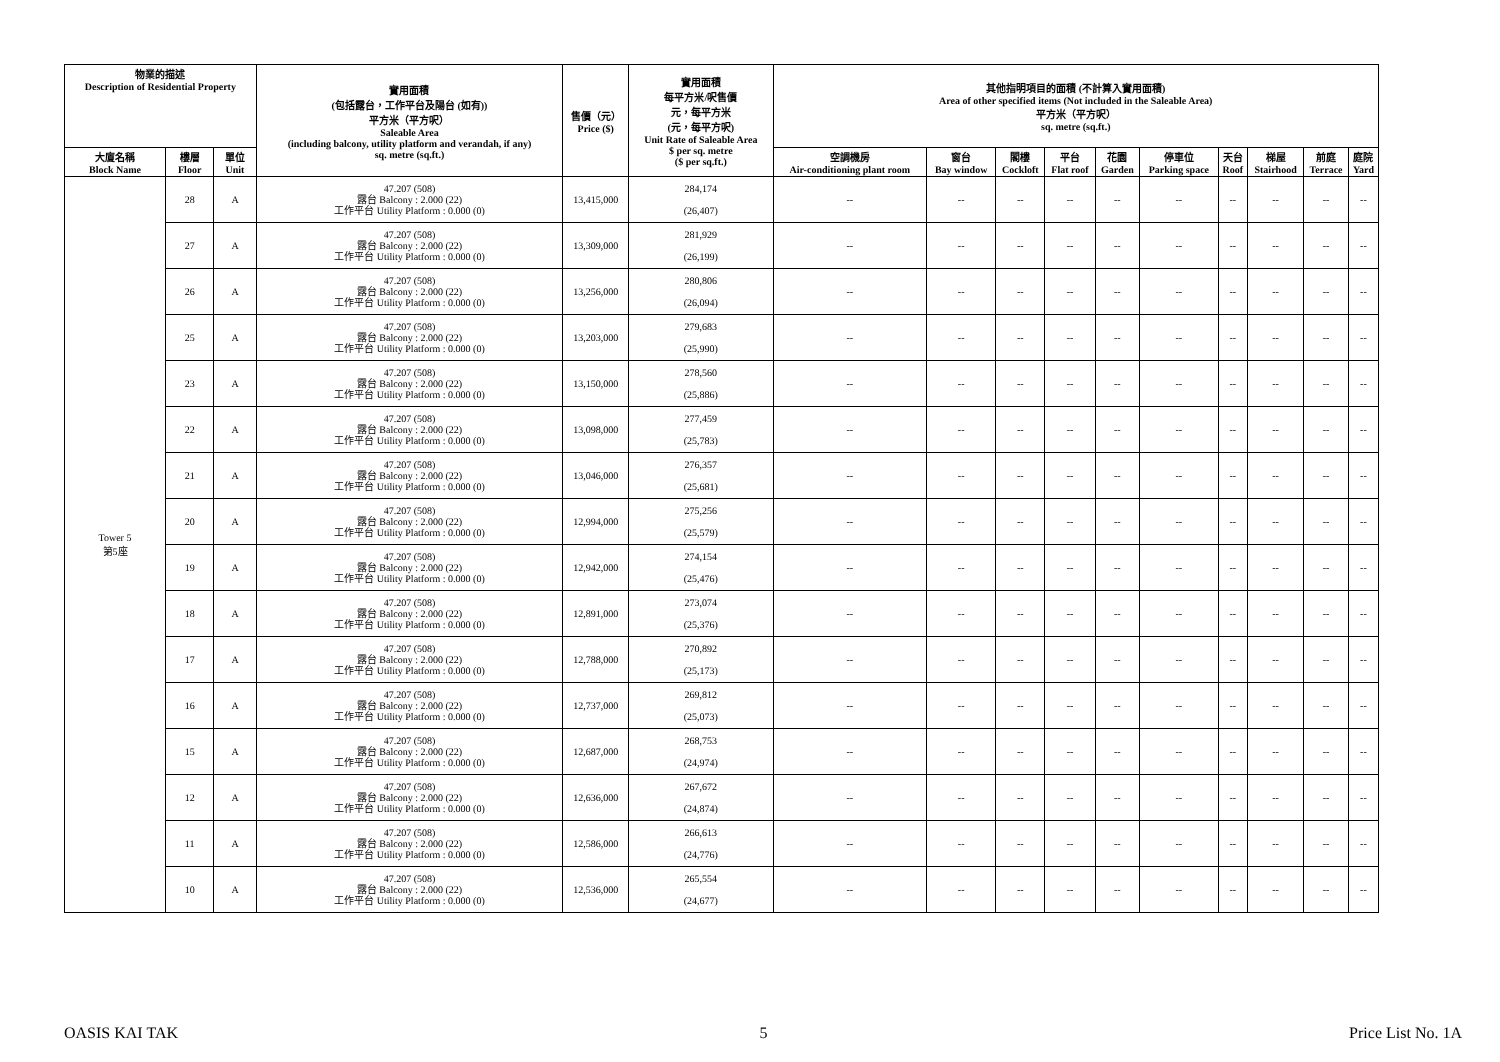| 物業的描述 Description of Residential Property | | | 實用面積 (包括露台，工作平台及陽台 (如有)) 平方米（平方呎） Saleable Area (including balcony, utility platform and verandah, if any) sq. metre (sq.ft.) | 售價（元） Price ($) | 實用面積 每平方米/呎售價 元，每平方米 (元，每平方呎) Unit Rate of Saleable Area $ per sq. metre ($ per sq.ft.) | 其他指明項目的面積 (不計算入實用面積) Area of other specified items (Not included in the Saleable Area) 平方米（平方呎） sq. metre (sq.ft.) | | | | | | | | | |
| --- | --- | --- | --- | --- | --- | --- | --- | --- | --- | --- | --- | --- | --- | --- | --- |
| 大廈名稱 Block Name | 樓層 Floor | 單位 Unit | | | | 空調機房 Air-conditioning plant room | 窗台 Bay window | 閣樓 Cockloft | 平台 Flat roof | 花園 Garden | 停車位 Parking space | 天台 Roof | 梯屋 Stairhood | 前庭 Terrace | 庭院 Yard |
| Tower 5 第5座 | 28 | A | 47.207 (508) 露台 Balcony : 2.000 (22) 工作平台 Utility Platform : 0.000 (0) | 13,415,000 | 284,174 (26,407) | -- | -- | -- | -- | -- | -- | -- | -- | -- | -- |
| | 27 | A | 47.207 (508) 露台 Balcony : 2.000 (22) 工作平台 Utility Platform : 0.000 (0) | 13,309,000 | 281,929 (26,199) | -- | -- | -- | -- | -- | -- | -- | -- | -- | -- |
| | 26 | A | 47.207 (508) 露台 Balcony : 2.000 (22) 工作平台 Utility Platform : 0.000 (0) | 13,256,000 | 280,806 (26,094) | -- | -- | -- | -- | -- | -- | -- | -- | -- | -- |
| | 25 | A | 47.207 (508) 露台 Balcony : 2.000 (22) 工作平台 Utility Platform : 0.000 (0) | 13,203,000 | 279,683 (25,990) | -- | -- | -- | -- | -- | -- | -- | -- | -- | -- |
| | 23 | A | 47.207 (508) 露台 Balcony : 2.000 (22) 工作平台 Utility Platform : 0.000 (0) | 13,150,000 | 278,560 (25,886) | -- | -- | -- | -- | -- | -- | -- | -- | -- | -- |
| | 22 | A | 47.207 (508) 露台 Balcony : 2.000 (22) 工作平台 Utility Platform : 0.000 (0) | 13,098,000 | 277,459 (25,783) | -- | -- | -- | -- | -- | -- | -- | -- | -- | -- |
| | 21 | A | 47.207 (508) 露台 Balcony : 2.000 (22) 工作平台 Utility Platform : 0.000 (0) | 13,046,000 | 276,357 (25,681) | -- | -- | -- | -- | -- | -- | -- | -- | -- | -- |
| | 20 | A | 47.207 (508) 露台 Balcony : 2.000 (22) 工作平台 Utility Platform : 0.000 (0) | 12,994,000 | 275,256 (25,579) | -- | -- | -- | -- | -- | -- | -- | -- | -- | -- |
| | 19 | A | 47.207 (508) 露台 Balcony : 2.000 (22) 工作平台 Utility Platform : 0.000 (0) | 12,942,000 | 274,154 (25,476) | -- | -- | -- | -- | -- | -- | -- | -- | -- | -- |
| | 18 | A | 47.207 (508) 露台 Balcony : 2.000 (22) 工作平台 Utility Platform : 0.000 (0) | 12,891,000 | 273,074 (25,376) | -- | -- | -- | -- | -- | -- | -- | -- | -- | -- |
| | 17 | A | 47.207 (508) 露台 Balcony : 2.000 (22) 工作平台 Utility Platform : 0.000 (0) | 12,788,000 | 270,892 (25,173) | -- | -- | -- | -- | -- | -- | -- | -- | -- | -- |
| | 16 | A | 47.207 (508) 露台 Balcony : 2.000 (22) 工作平台 Utility Platform : 0.000 (0) | 12,737,000 | 269,812 (25,073) | -- | -- | -- | -- | -- | -- | -- | -- | -- | -- |
| | 15 | A | 47.207 (508) 露台 Balcony : 2.000 (22) 工作平台 Utility Platform : 0.000 (0) | 12,687,000 | 268,753 (24,974) | -- | -- | -- | -- | -- | -- | -- | -- | -- | -- |
| | 12 | A | 47.207 (508) 露台 Balcony : 2.000 (22) 工作平台 Utility Platform : 0.000 (0) | 12,636,000 | 267,672 (24,874) | -- | -- | -- | -- | -- | -- | -- | -- | -- | -- |
| | 11 | A | 47.207 (508) 露台 Balcony : 2.000 (22) 工作平台 Utility Platform : 0.000 (0) | 12,586,000 | 266,613 (24,776) | -- | -- | -- | -- | -- | -- | -- | -- | -- | -- |
| | 10 | A | 47.207 (508) 露台 Balcony : 2.000 (22) 工作平台 Utility Platform : 0.000 (0) | 12,536,000 | 265,554 (24,677) | -- | -- | -- | -- | -- | -- | -- | -- | -- | -- |
OASIS KAI TAK 5 Price List No. 1A